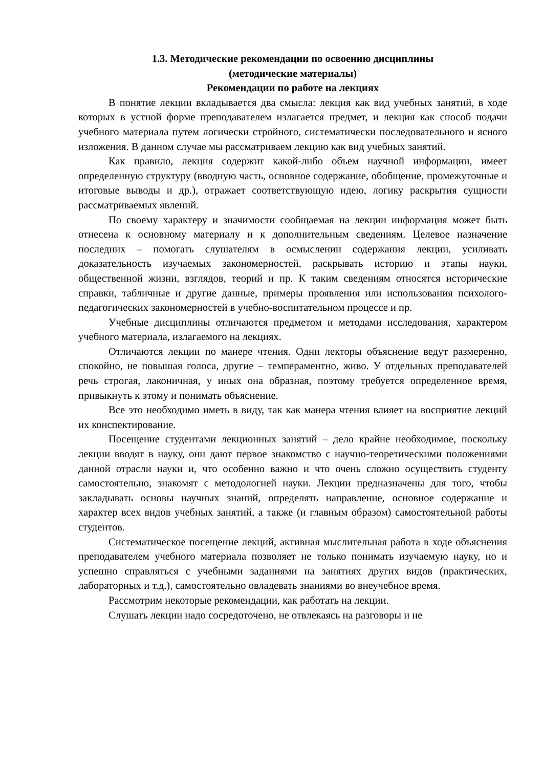1.3. Методические рекомендации по освоению дисциплины
(методические материалы)
Рекомендации по работе на лекциях
В понятие лекции вкладывается два смысла: лекция как вид учебных занятий, в ходе которых в устной форме преподавателем излагается предмет, и лекция как способ подачи учебного материала путем логически стройного, систематически последовательного и ясного изложения. В данном случае мы рассматриваем лекцию как вид учебных занятий.
Как правило, лекция содержит какой-либо объем научной информации, имеет определенную структуру (вводную часть, основное содержание, обобщение, промежуточные и итоговые выводы и др.), отражает соответствующую идею, логику раскрытия сущности рассматриваемых явлений.
По своему характеру и значимости сообщаемая на лекции информация может быть отнесена к основному материалу и к дополнительным сведениям. Целевое назначение последних – помогать слушателям в осмыслении содержания лекции, усиливать доказательность изучаемых закономерностей, раскрывать историю и этапы науки, общественной жизни, взглядов, теорий и пр. К таким сведениям относятся исторические справки, табличные и другие данные, примеры проявления или использования психолого-педагогических закономерностей в учебно-воспитательном процессе и пр.
Учебные дисциплины отличаются предметом и методами исследования, характером учебного материала, излагаемого на лекциях.
Отличаются лекции по манере чтения. Одни лекторы объяснение ведут размеренно, спокойно, не повышая голоса, другие – темпераментно, живо. У отдельных преподавателей речь строгая, лаконичная, у иных она образная, поэтому требуется определенное время, привыкнуть к этому и понимать объяснение.
Все это необходимо иметь в виду, так как манера чтения влияет на восприятие лекций их конспектирование.
Посещение студентами лекционных занятий – дело крайне необходимое, поскольку лекции вводят в науку, они дают первое знакомство с научно-теоретическими положениями данной отрасли науки и, что особенно важно и что очень сложно осуществить студенту самостоятельно, знакомят с методологией науки. Лекции предназначены для того, чтобы закладывать основы научных знаний, определять направление, основное содержание и характер всех видов учебных занятий, а также (и главным образом) самостоятельной работы студентов.
Систематическое посещение лекций, активная мыслительная работа в ходе объяснения преподавателем учебного материала позволяет не только понимать изучаемую науку, но и успешно справляться с учебными заданиями на занятиях других видов (практических, лабораторных и т.д.), самостоятельно овладевать знаниями во внеучебное время.
Рассмотрим некоторые рекомендации, как работать на лекции.
Слушать лекции надо сосредоточено, не отвлекаясь на разговоры и не